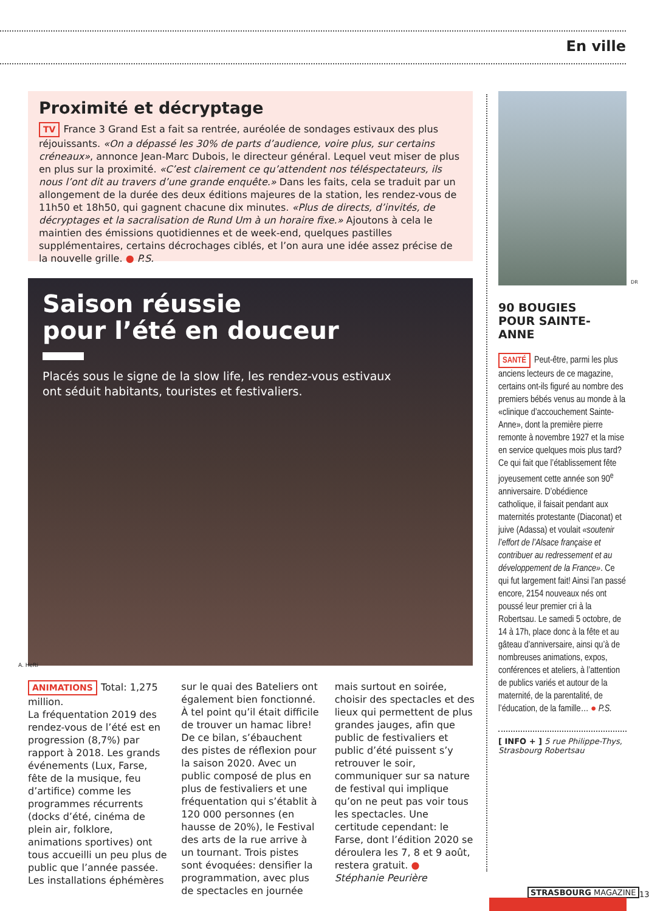En ville
Proximité et décryptage
TV France 3 Grand Est a fait sa rentrée, auréolée de sondages estivaux des plus réjouissants. «On a dépassé les 30% de parts d’audience, voire plus, sur certains créneaux», annonce Jean-Marc Dubois, le directeur général. Lequel veut miser de plus en plus sur la proximité. «C’est clairement ce qu’attendent nos téléspectateurs, ils nous l’ont dit au travers d’une grande enquête.» Dans les faits, cela se traduit par un allongement de la durée des deux éditions majeures de la station, les rendez-vous de 11h50 et 18h50, qui gagnent chacune dix minutes. «Plus de directs, d’invités, de décryptages et la sacralisation de Rund Um à un horaire fixe.» Ajoutons à cela le maintien des émissions quotidiennes et de week-end, quelques pastilles supplémentaires, certains décrochages ciblés, et l’on aura une idée assez précise de la nouvelle grille. ● P.S.
Saison réussie
pour l’été en douceur
Placés sous le signe de la slow life, les rendez-vous estivaux ont séduit habitants, touristes et festivaliers.
A. Hefti
ANIMATIONS Total: 1,275 million.
La fréquentation 2019 des rendez-vous de l’été est en progression (8,7%) par rapport à 2018. Les grands événements (Lux, Farse, fête de la musique, feu d’artifice) comme les programmes récurrents (docks d’été, cinéma de plein air, folklore, animations sportives) ont tous accueilli un peu plus de public que l’année passée. Les installations éphémères sur le quai des Bateliers ont également bien fonctionné. À tel point qu’il était difficile de trouver un hamac libre! De ce bilan, s’ébauchent des pistes de réflexion pour la saison 2020. Avec un public composé de plus en plus de festivaliers et une fréquentation qui s’établit à 120 000 personnes (en hausse de 20%), le Festival des arts de la rue arrive à un tournant. Trois pistes sont évoquées: densifier la programmation, avec plus de spectacles en journée mais surtout en soirée, choisir des spectacles et des lieux qui permettent de plus grandes jauges, afin que public de festivaliers et public d’été puissent s’y retrouver le soir, communiquer sur sa nature de festival qui implique qu’on ne peut pas voir tous les spectacles. Une certitude cependant: le Farse, dont l’édition 2020 se déroulera les 7, 8 et 9 août, restera gratuit. ●
Stéphanie Peurière
DR
90 BOUGIES
POUR SAINTE-ANNE
SANTÉ Peut-être, parmi les plus anciens lecteurs de ce magazine, certains ont-ils figuré au nombre des premiers bébés venus au monde à la «clinique d’accouchement Sainte-Anne», dont la première pierre remonte à novembre 1927 et la mise en service quelques mois plus tard? Ce qui fait que l’établissement fête joyeusement cette année son 90<sup>e</sup> anniversaire. D’obédience catholique, il faisait pendant aux maternités protestante (Diaconat) et juive (Adassa) et voulait «soutenir l’effort de l’Alsace française et contribuer au redressement et au développement de la France». Ce qui fut largement fait! Ainsi l’an passé encore, 2154 nouveaux nés ont poussé leur premier cri à la Robertsau. Le samedi 5 octobre, de 14 à 17h, place donc à la fête et au gâteau d’anniversaire, ainsi qu’à de nombreuses animations, expos, conférences et ateliers, à l’attention de publics variés et autour de la maternité, de la parentalité, de l’éducation, de la famille… ● P.S.
[ INFO + ] 5 rue Philippe-Thys, Strasbourg Robertsau
STRASBOURG MAGAZINE 13